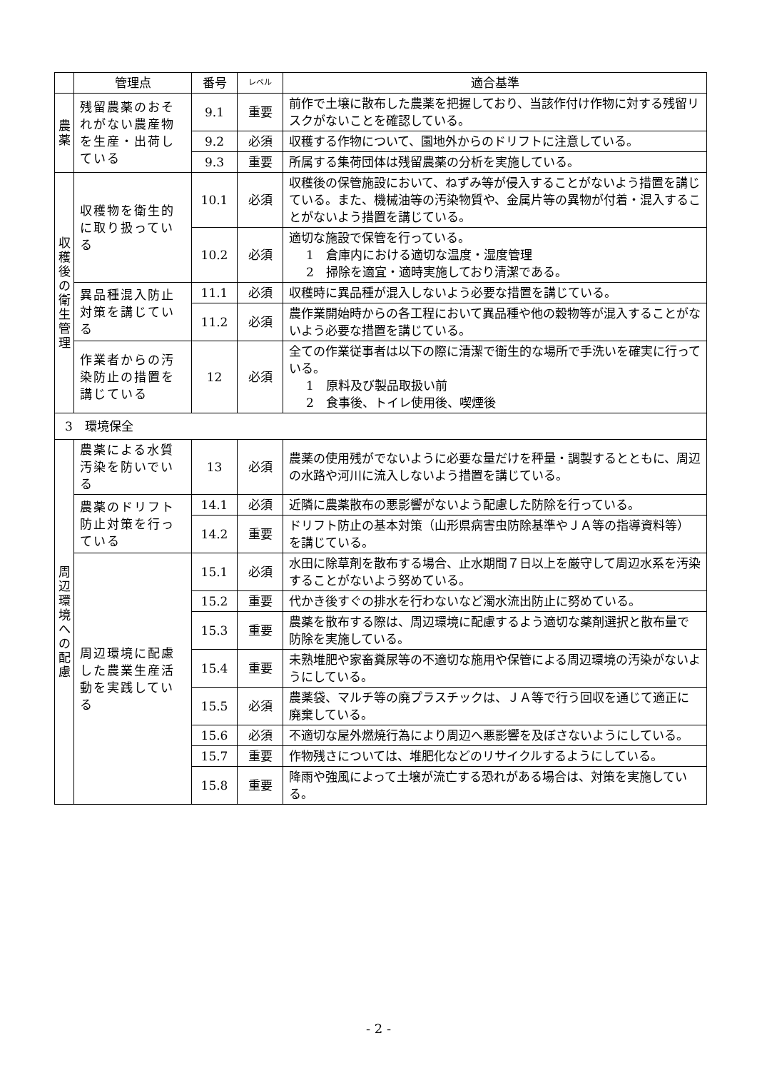| | 管理点 | 番号 | レベル | 適合基準 |
| --- | --- | --- | --- | --- |
| 農 薬 | 残留農薬のおそれがない農産物を生産・出荷している | 9.1 | 重要 | 前作で土壌に散布した農薬を把握しており、当該作付け作物に対する残留リスクがないことを確認している。 |
| | | 9.2 | 必須 | 収穫する作物について、園地外からのドリフトに注意している。 |
| | | 9.3 | 重要 | 所属する集荷団体は残留農薬の分析を実施している。 |
| 収 穫 後 の 衛 生 管 理 | 収穫物を衛生的に取り扱っている | 10.1 | 必須 | 収穫後の保管施設において、ねずみ等が侵入することがないよう措置を講じている。また、機械油等の汚染物質や、金属片等の異物が付着・混入することがないよう措置を講じている。 |
| | | 10.2 | 必須 | 適切な施設で保管を行っている。 1 倉庫内における適切な温度・湿度管理 2 掃除を適宜・適時実施しており清潔である。 |
| | 異品種混入防止対策を講じている | 11.1 | 必須 | 収穫時に異品種が混入しないよう必要な措置を講じている。 |
| | | 11.2 | 必須 | 農作業開始時からの各工程において異品種や他の穀物等が混入することがないよう必要な措置を講じている。 |
| | 作業者からの汚染防止の措置を講じている | 12 | 必須 | 全ての作業従事者は以下の際に清潔で衛生的な場所で手洗いを確実に行っている。 1 原料及び製品取扱い前 2 食事後、トイレ使用後、喫煙後 |
| 3 環境保全 | | | | |
| 周 辺 環 境 へ の 配 慮 | 農薬による水質汚染を防いでいる | 13 | 必須 | 農薬の使用残がでないように必要な量だけを秤量・調製するとともに、周辺の水路や河川に流入しないよう措置を講じている。 |
| | 農薬のドリフト防止対策を行っている | 14.1 | 必須 | 近隣に農薬散布の悪影響がないよう配慮した防除を行っている。 |
| | | 14.2 | 重要 | ドリフト防止の基本対策（山形県病害虫防除基準やＪＡ等の指導資料等）を講じている。 |
| | 周辺環境に配慮した農業生産活動を実践している | 15.1 | 必須 | 水田に除草剤を散布する場合、止水期間７日以上を厳守して周辺水系を汚染することがないよう努めている。 |
| | | 15.2 | 重要 | 代かき後すぐの排水を行わないなど濁水流出防止に努めている。 |
| | | 15.3 | 重要 | 農薬を散布する際は、周辺環境に配慮するよう適切な薬剤選択と散布量で防除を実施している。 |
| | | 15.4 | 重要 | 未熟堆肥や家畜糞尿等の不適切な施用や保管による周辺環境の汚染がないようにしている。 |
| | | 15.5 | 必須 | 農薬袋、マルチ等の廃プラスチックは、ＪＡ等で行う回収を通じて適正に廃棄している。 |
| | | 15.6 | 必須 | 不適切な屋外燃焼行為により周辺へ悪影響を及ぼさないようにしている。 |
| | | 15.7 | 重要 | 作物残さについては、堆肥化などのリサイクルするようにしている。 |
| | | 15.8 | 重要 | 降雨や強風によって土壌が流亡する恐れがある場合は、対策を実施している。 |
- 2 -